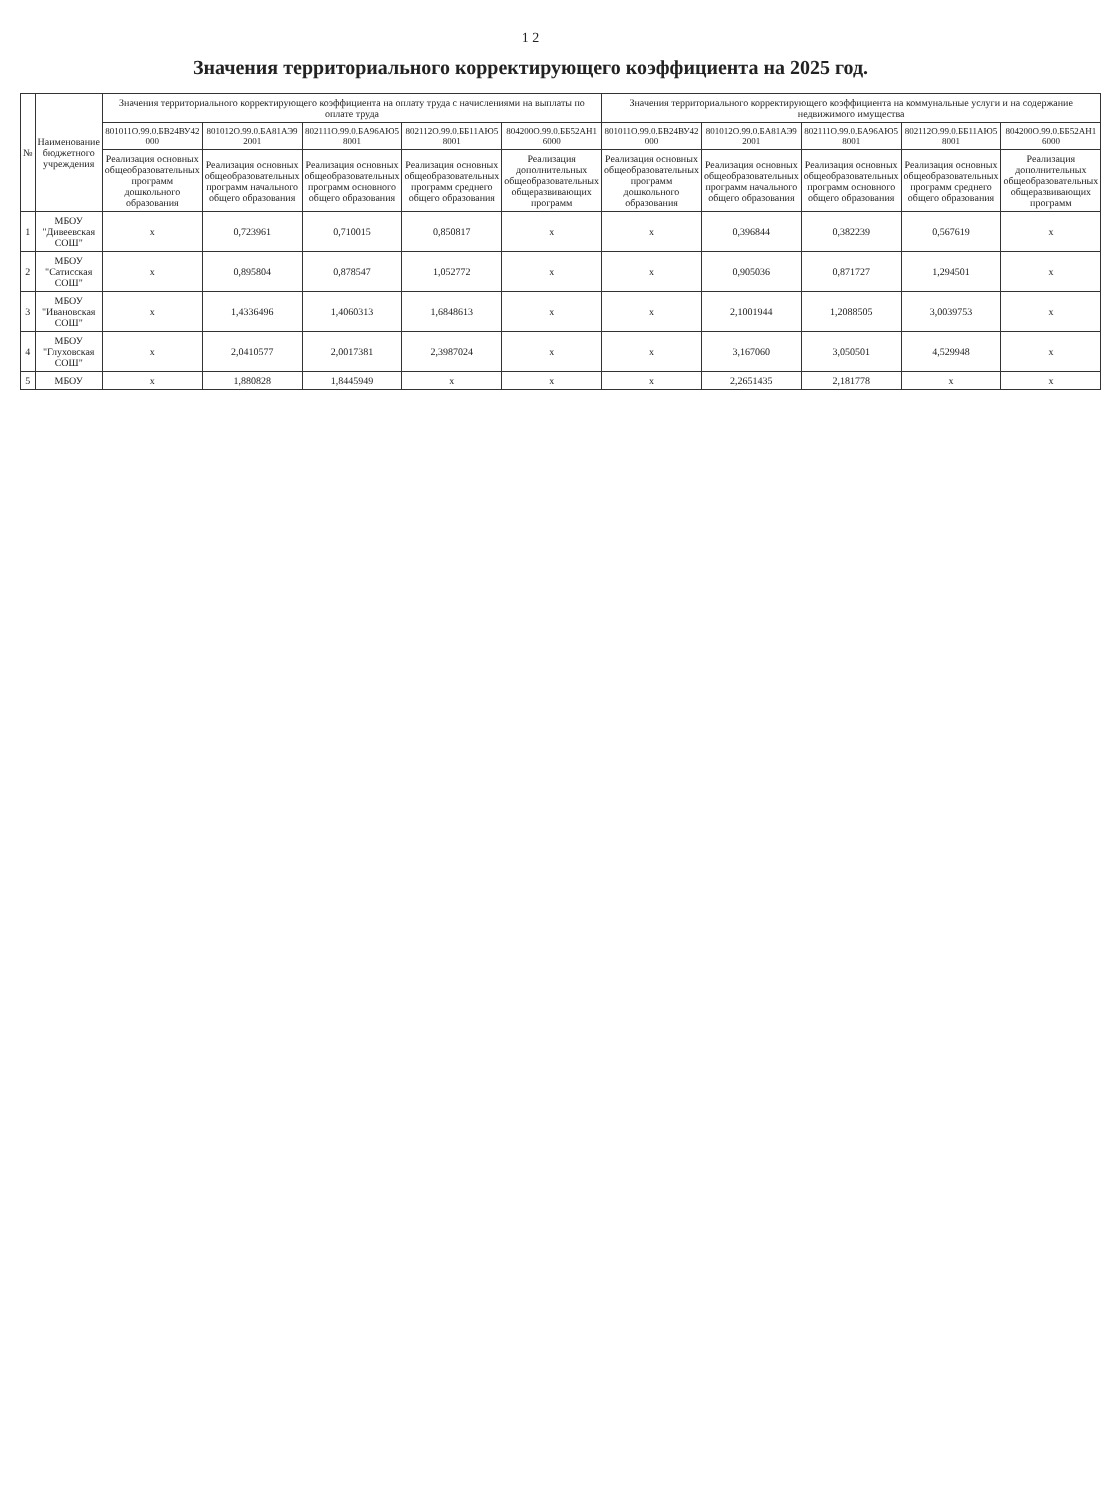1 2
Значения территориального корректирующего коэффициента на 2025 год.
| № | Наименование бюджетного учреждения | Значения территориального корректирующего коэффициента на оплату труда с начислениями на выплаты по оплате труда | | | | | Значения территориального корректирующего коэффициента на коммунальные услуги и на содержание недвижимого имущества | | | | |
| --- | --- | --- | --- | --- | --- | --- | --- | --- | --- | --- | --- |
| | | 801011О.99.0.БВ24ВУ42000 | 801012О.99.0.БА81АЭ92001 | 802111О.99.0.БА96АЮ58001 | 802112О.99.0.ББ11АЮ58001 | 804200О.99.0.ББ52АН16000 | 801011О.99.0.БВ24ВУ42000 | 801012О.99.0.БА81АЭ92001 | 802111О.99.0.БА96АЮ58001 | 802112О.99.0.ББ11АЮ58001 | 804200О.99.0.ББ52АН16000 |
| | | Реализация основных общеобразовательных программ дошкольного образования | Реализация основных общеобразовательных программ начального общего образования | Реализация основных общеобразовательных программ основного общего образования | Реализация основных общеобразовательных программ среднего общего образования | Реализация дополнительных общеобразовательных общеразвивающих программ | Реализация основных общеобразовательных программ дошкольного образования | Реализация основных общеобразовательных программ начального общего образования | Реализация основных общеобразовательных программ основного общего образования | Реализация основных общеобразовательных программ среднего общего образования | Реализация дополнительных общеобразовательных общеразвивающих программ |
| 1 | МБОУ "Дивеевская СОШ" | x | 0,723961 | 0,710015 | 0,850817 | x | x | 0,396844 | 0,382239 | 0,567619 | x |
| 2 | МБОУ "Сатисская СОШ" | x | 0,895804 | 0,878547 | 1,052772 | x | x | 0,905036 | 0,871727 | 1,294501 | x |
| 3 | МБОУ "Ивановская СОШ" | x | 1,4336496 | 1,4060313 | 1,6848613 | x | x | 2,1001944 | 1,2088505 | 3,0039753 | x |
| 4 | МБОУ "Глуховская СОШ" | x | 2,0410577 | 2,0017381 | 2,3987024 | x | x | 3,167060 | 3,050501 | 4,529948 | x |
| 5 | МБОУ | x | 1,880828 | 1,8445949 | x | x | x | 2,2651435 | 2,181778 | x | x |